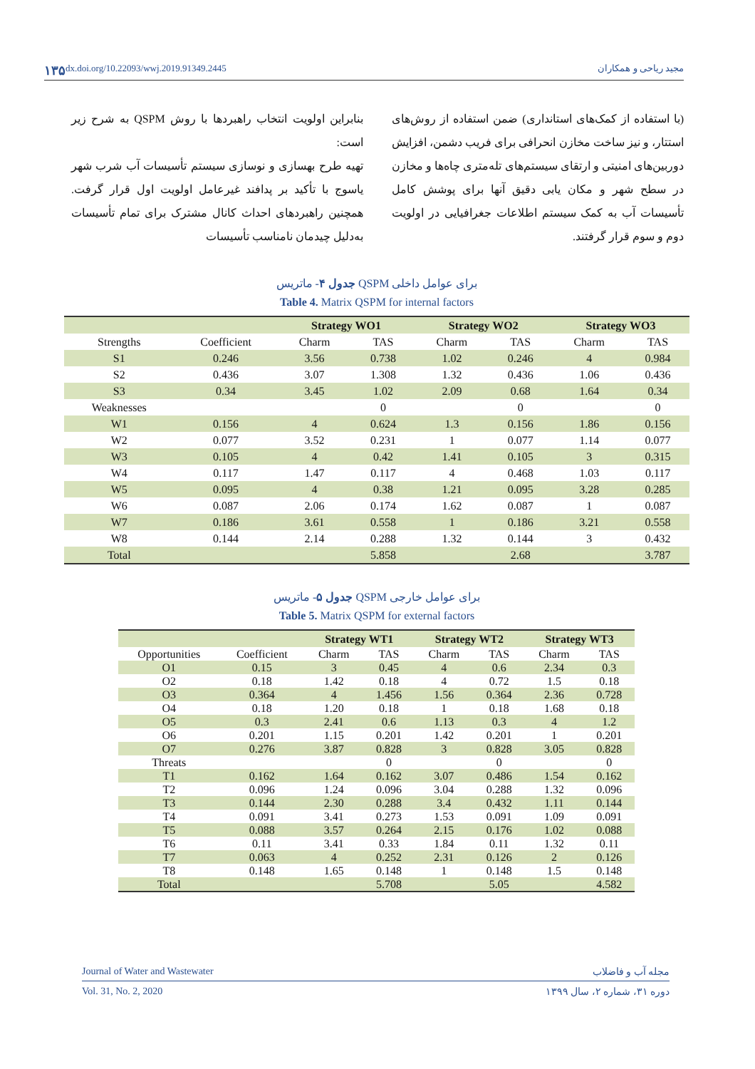۱۳۵ dx.doi.org/10.22093/wwj.2019.91349.2445 مجید ریاحی و همکاران
بنابراین اولویت انتخاب راهبردها با روش QSPM به شرح زیر است:
تهیه طرح بهسازی و نوسازی سیستم تأسیسات آب شرب شهر یاسوج با تأکید بر پدافند غیرعامل اولویت اول قرار گرفت. همچنین راهبردهای احداث کانال مشترک برای تمام تأسیسات به‌دلیل چیدمان نامناسب تأسیسات
(با استفاده از کمک‌های استانداری) ضمن استفاده از روش‌های استتار، و نیز ساخت مخازن انحرافی برای فریب دشمن، افزایش دوربین‌های امنیتی و ارتقای سیستم‌های تله‌متری چاه‌ها و مخازن در سطح شهر و مکان یابی دقیق آنها برای پوشش کامل تأسیسات آب به کمک سیستم اطلاعات جغرافیایی در اولویت دوم و سوم قرار گرفتند.
جدول ۴- ماتریس QSPM برای عوامل داخلی
Table 4. Matrix QSPM for internal factors
| | | Strategy WO1 | | Strategy WO2 | | Strategy WO3 | |
| --- | --- | --- | --- | --- | --- | --- | --- |
| Strengths | Coefficient | Charm | TAS | Charm | TAS | Charm | TAS |
| S1 | 0.246 | 3.56 | 0.738 | 1.02 | 0.246 | 4 | 0.984 |
| S2 | 0.436 | 3.07 | 1.308 | 1.32 | 0.436 | 1.06 | 0.436 |
| S3 | 0.34 | 3.45 | 1.02 | 2.09 | 0.68 | 1.64 | 0.34 |
| Weaknesses | | | 0 | | 0 | | 0 |
| W1 | 0.156 | 4 | 0.624 | 1.3 | 0.156 | 1.86 | 0.156 |
| W2 | 0.077 | 3.52 | 0.231 | 1 | 0.077 | 1.14 | 0.077 |
| W3 | 0.105 | 4 | 0.42 | 1.41 | 0.105 | 3 | 0.315 |
| W4 | 0.117 | 1.47 | 0.117 | 4 | 0.468 | 1.03 | 0.117 |
| W5 | 0.095 | 4 | 0.38 | 1.21 | 0.095 | 3.28 | 0.285 |
| W6 | 0.087 | 2.06 | 0.174 | 1.62 | 0.087 | 1 | 0.087 |
| W7 | 0.186 | 3.61 | 0.558 | 1 | 0.186 | 3.21 | 0.558 |
| W8 | 0.144 | 2.14 | 0.288 | 1.32 | 0.144 | 3 | 0.432 |
| Total | | | 5.858 | | 2.68 | | 3.787 |
جدول ۵- ماتریس QSPM برای عوامل خارجی
Table 5. Matrix QSPM for external factors
| | | Strategy WT1 | | Strategy WT2 | | Strategy WT3 | |
| --- | --- | --- | --- | --- | --- | --- | --- |
| Opportunities | Coefficient | Charm | TAS | Charm | TAS | Charm | TAS |
| O1 | 0.15 | 3 | 0.45 | 4 | 0.6 | 2.34 | 0.3 |
| O2 | 0.18 | 1.42 | 0.18 | 4 | 0.72 | 1.5 | 0.18 |
| O3 | 0.364 | 4 | 1.456 | 1.56 | 0.364 | 2.36 | 0.728 |
| O4 | 0.18 | 1.20 | 0.18 | 1 | 0.18 | 1.68 | 0.18 |
| O5 | 0.3 | 2.41 | 0.6 | 1.13 | 0.3 | 4 | 1.2 |
| O6 | 0.201 | 1.15 | 0.201 | 1.42 | 0.201 | 1 | 0.201 |
| O7 | 0.276 | 3.87 | 0.828 | 3 | 0.828 | 3.05 | 0.828 |
| Threats | | | 0 | | 0 | | 0 |
| T1 | 0.162 | 1.64 | 0.162 | 3.07 | 0.486 | 1.54 | 0.162 |
| T2 | 0.096 | 1.24 | 0.096 | 3.04 | 0.288 | 1.32 | 0.096 |
| T3 | 0.144 | 2.30 | 0.288 | 3.4 | 0.432 | 1.11 | 0.144 |
| T4 | 0.091 | 3.41 | 0.273 | 1.53 | 0.091 | 1.09 | 0.091 |
| T5 | 0.088 | 3.57 | 0.264 | 2.15 | 0.176 | 1.02 | 0.088 |
| T6 | 0.11 | 3.41 | 0.33 | 1.84 | 0.11 | 1.32 | 0.11 |
| T7 | 0.063 | 4 | 0.252 | 2.31 | 0.126 | 2 | 0.126 |
| T8 | 0.148 | 1.65 | 0.148 | 1 | 0.148 | 1.5 | 0.148 |
| Total | | | 5.708 | | 5.05 | | 4.582 |
Journal of Water and Wastewater مجله آب و فاضلاب
Vol. 31, No. 2, 2020 دوره ۳۱، شماره ۲، سال ۱۳۹۹